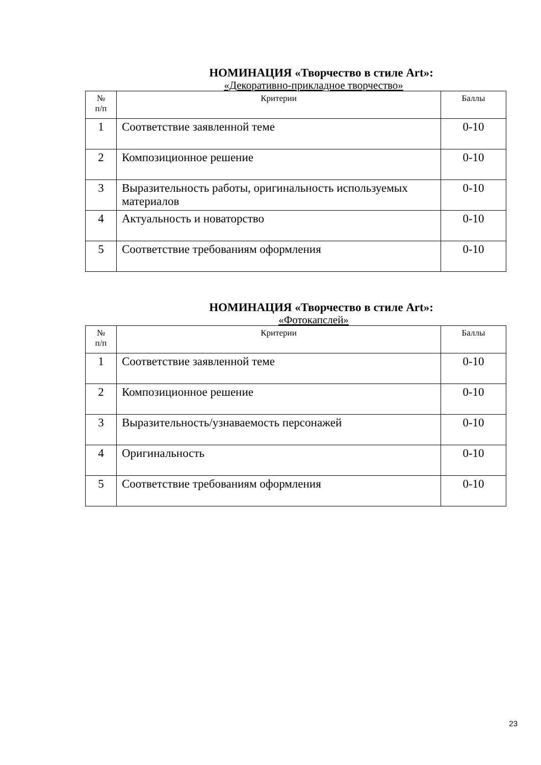НОМИНАЦИЯ «Творчество в стиле Art»:
«Декоративно-прикладное творчество»
| № п/п | Критерии | Баллы |
| --- | --- | --- |
| 1 | Соответствие заявленной теме | 0-10 |
| 2 | Композиционное решение | 0-10 |
| 3 | Выразительность работы, оригинальность используемых материалов | 0-10 |
| 4 | Актуальность и новаторство | 0-10 |
| 5 | Соответствие требованиям оформления | 0-10 |
НОМИНАЦИЯ «Творчество в стиле Art»:
«Фотокапслей»
| № п/п | Критерии | Баллы |
| --- | --- | --- |
| 1 | Соответствие заявленной теме | 0-10 |
| 2 | Композиционное решение | 0-10 |
| 3 | Выразительность/узнаваемость персонажей | 0-10 |
| 4 | Оригинальность | 0-10 |
| 5 | Соответствие требованиям оформления | 0-10 |
23